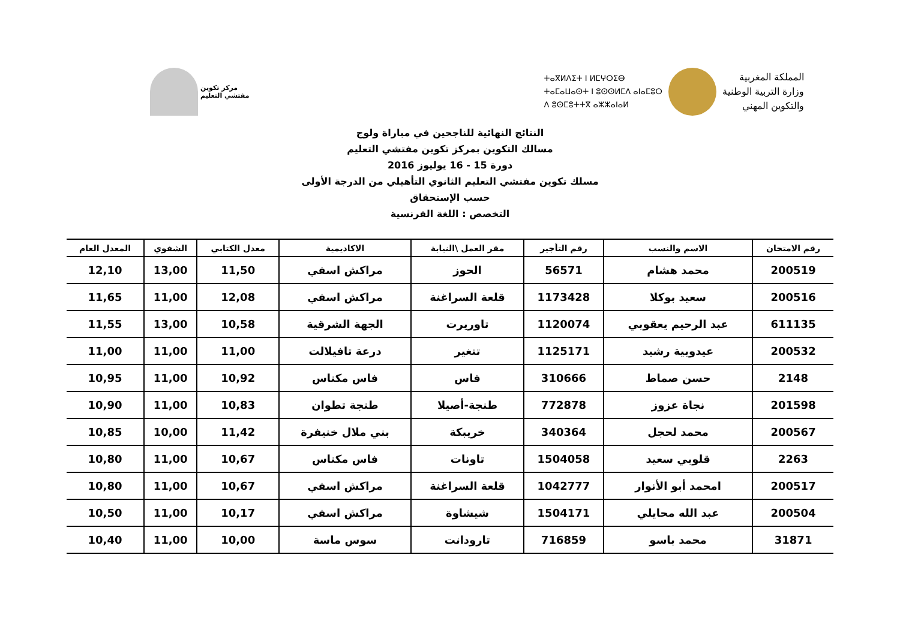مركز تكوين
مفتشي التعليم
المملكة المغربية
وزارة التربية الوطنية
والتكوين المهني
ⵜⴰⴳⵍⴷⵉⵜ ⵏ ⵍⵎⵖⵔⵉⴱ
ⵜⴰⵎⴰⵡⴰⵙⵜ ⵏ ⵓⵙⵙⵍⵎⴷ ⴰⵏⴰⵎⵓⵔ
ⴷ ⵓⵙⵎⵓⵜⵜⴳ ⴰⵣⵣⴰⵏⴰⵍ
النتائج النهائية للناجحين في مباراة ولوج
مسالك التكوين بمركز تكوين مفتشي التعليم
دورة 15 - 16 يوليوز 2016
مسلك تكوين مفتشي التعليم الثانوي التأهيلي من الدرجة الأولى
حسب الإستحقاق
التخصص : اللغة الفرنسية
| رقم الامتحان | الاسم والنسب | رقم التأجير | مقر العمل \النيابة | الاكاديمية | معدل الكتابي | الشفوي | المعدل العام |
| --- | --- | --- | --- | --- | --- | --- | --- |
| 200519 | محمد هشام | 56571 | الحوز | مراكش اسفي | 11,50 | 13,00 | 12,10 |
| 200516 | سعيد بوكلا | 1173428 | قلعة السراغنة | مراكش اسفي | 12,08 | 11,00 | 11,65 |
| 611135 | عبد الرحيم يعقوبي | 1120074 | تاوريرت | الجهة الشرقية | 10,58 | 13,00 | 11,55 |
| 200532 | عيدوبية رشيد | 1125171 | تنغير | درعة تافيلالت | 11,00 | 11,00 | 11,00 |
| 2148 | حسن صماط | 310666 | فاس | فاس مكناس | 10,92 | 11,00 | 10,95 |
| 201598 | نجاة عزوز | 772878 | طنجة-أصيلا | طنجة تطوان | 10,83 | 11,00 | 10,90 |
| 200567 | محمد لحجل | 340364 | خريبكة | بني ملال خنيفرة | 11,42 | 10,00 | 10,85 |
| 2263 | قلوبي سعيد | 1504058 | تاونات | فاس مكناس | 10,67 | 11,00 | 10,80 |
| 200517 | امحمد أبو الأنوار | 1042777 | قلعة السراغنة | مراكش اسفي | 10,67 | 11,00 | 10,80 |
| 200504 | عبد الله محايلي | 1504171 | شيشاوة | مراكش اسفي | 10,17 | 11,00 | 10,50 |
| 31871 | محمد باسو | 716859 | تارودانت | سوس ماسة | 10,00 | 11,00 | 10,40 |